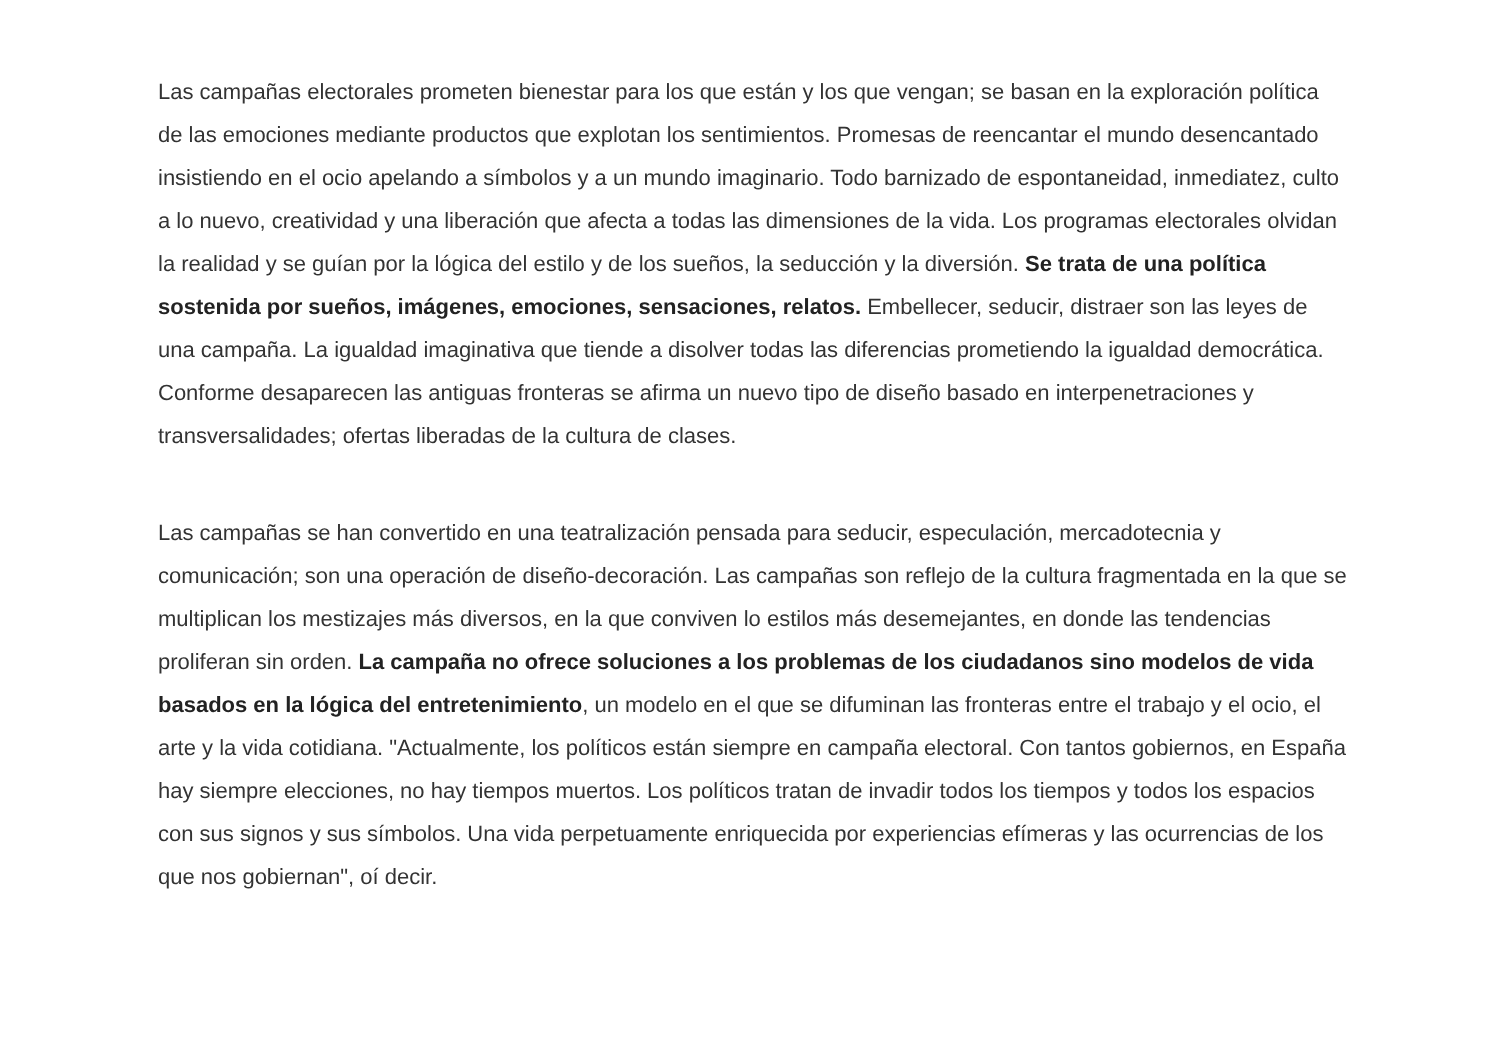Las campañas electorales prometen bienestar para los que están y los que vengan; se basan en la exploración política de las emociones mediante productos que explotan los sentimientos. Promesas de reencantar el mundo desencantado insistiendo en el ocio apelando a símbolos y a un mundo imaginario. Todo barnizado de espontaneidad, inmediatez, culto a lo nuevo, creatividad y una liberación que afecta a todas las dimensiones de la vida. Los programas electorales olvidan la realidad y se guían por la lógica del estilo y de los sueños, la seducción y la diversión. Se trata de una política sostenida por sueños, imágenes, emociones, sensaciones, relatos. Embellecer, seducir, distraer son las leyes de una campaña. La igualdad imaginativa que tiende a disolver todas las diferencias prometiendo la igualdad democrática. Conforme desaparecen las antiguas fronteras se afirma un nuevo tipo de diseño basado en interpenetraciones y transversalidades; ofertas liberadas de la cultura de clases.
Las campañas se han convertido en una teatralización pensada para seducir, especulación, mercadotecnia y comunicación; son una operación de diseño-decoración. Las campañas son reflejo de la cultura fragmentada en la que se multiplican los mestizajes más diversos, en la que conviven lo estilos más desemejantes, en donde las tendencias proliferan sin orden. La campaña no ofrece soluciones a los problemas de los ciudadanos sino modelos de vida basados en la lógica del entretenimiento, un modelo en el que se difuminan las fronteras entre el trabajo y el ocio, el arte y la vida cotidiana. "Actualmente, los políticos están siempre en campaña electoral. Con tantos gobiernos, en España hay siempre elecciones, no hay tiempos muertos. Los políticos tratan de invadir todos los tiempos y todos los espacios con sus signos y sus símbolos. Una vida perpetuamente enriquecida por experiencias efímeras y las ocurrencias de los que nos gobiernan", oí decir.